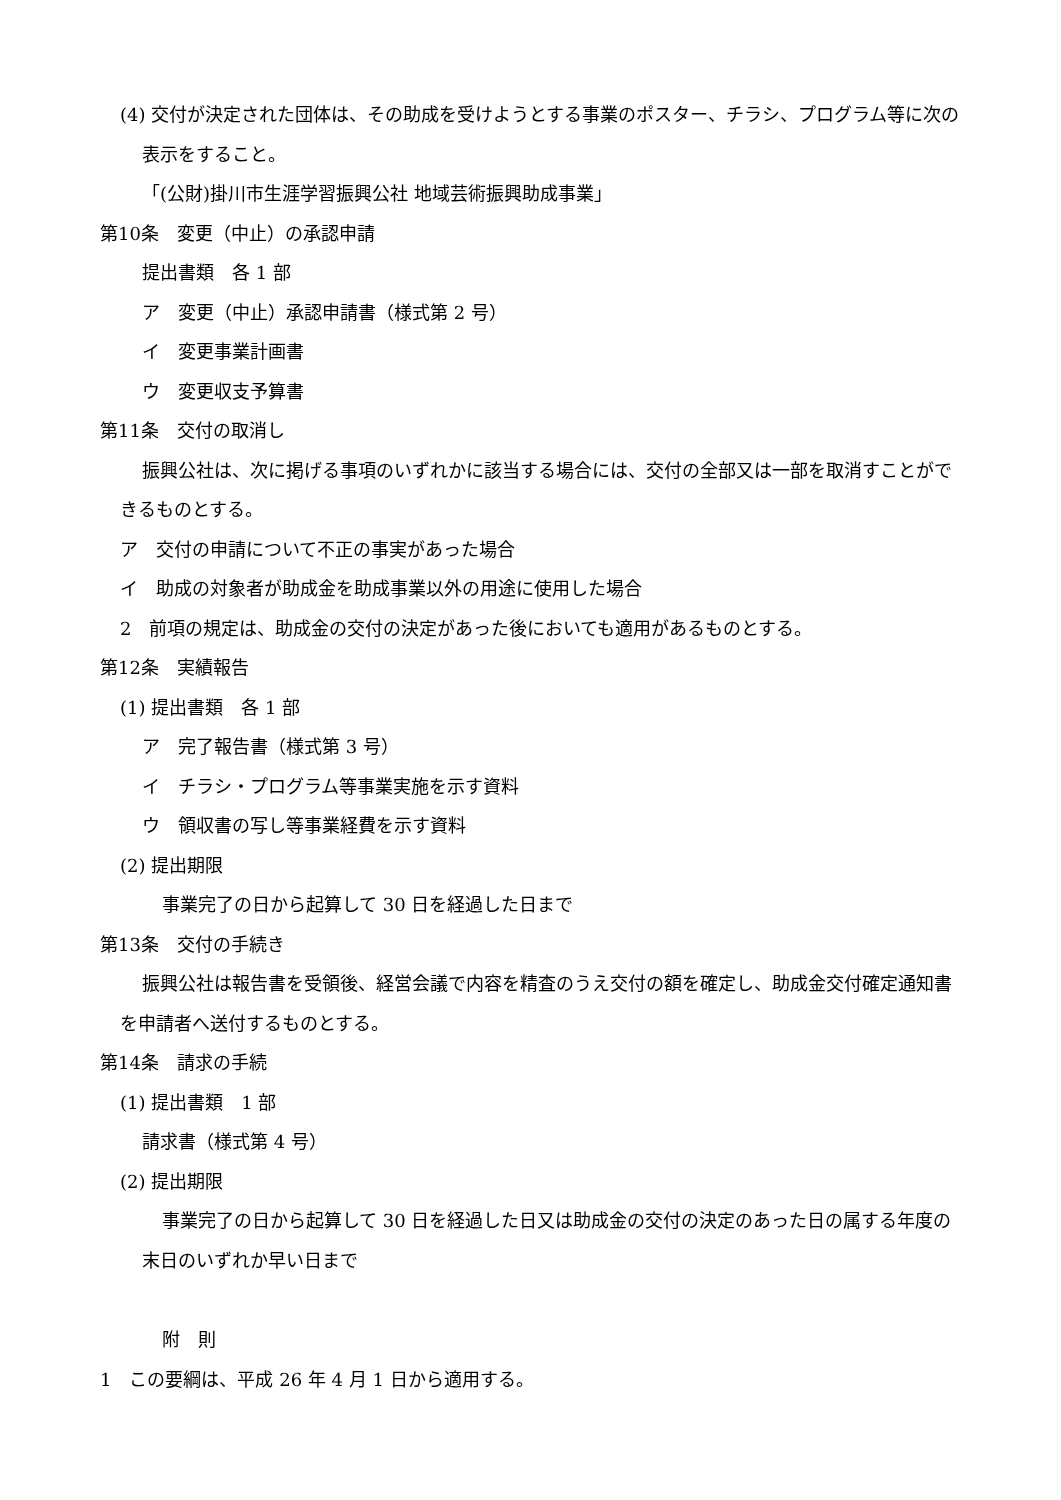(4) 交付が決定された団体は、その助成を受けようとする事業のポスター、チラシ、プログラム等に次の表示をすること。
「(公財)掛川市生涯学習振興公社 地域芸術振興助成事業」
第10条　変更（中止）の承認申請
提出書類　各 1 部
ア　変更（中止）承認申請書（様式第 2 号）
イ　変更事業計画書
ウ　変更収支予算書
第11条　交付の取消し
振興公社は、次に掲げる事項のいずれかに該当する場合には、交付の全部又は一部を取消すことができるものとする。
ア　交付の申請について不正の事実があった場合
イ　助成の対象者が助成金を助成事業以外の用途に使用した場合
2　前項の規定は、助成金の交付の決定があった後においても適用があるものとする。
第12条　実績報告
(1) 提出書類　各 1 部
ア　完了報告書（様式第 3 号）
イ　チラシ・プログラム等事業実施を示す資料
ウ　領収書の写し等事業経費を示す資料
(2) 提出期限
事業完了の日から起算して 30 日を経過した日まで
第13条　交付の手続き
振興公社は報告書を受領後、経営会議で内容を精査のうえ交付の額を確定し、助成金交付確定通知書を申請者へ送付するものとする。
第14条　請求の手続
(1) 提出書類　1 部
請求書（様式第 4 号）
(2) 提出期限
事業完了の日から起算して 30 日を経過した日又は助成金の交付の決定のあった日の属する年度の末日のいずれか早い日まで
附　則
1　この要綱は、平成 26 年 4 月 1 日から適用する。